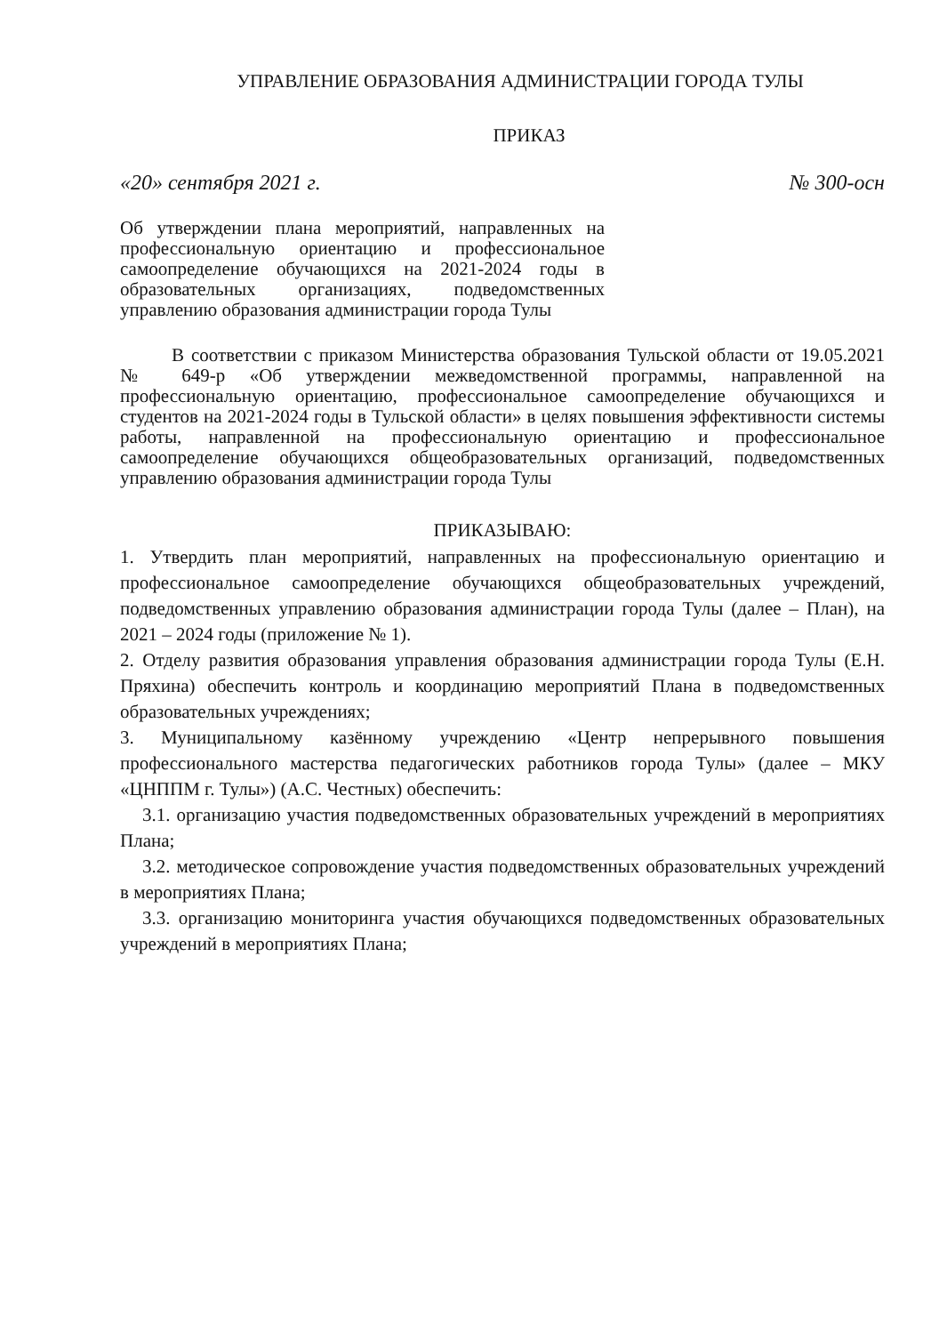УПРАВЛЕНИЕ ОБРАЗОВАНИЯ АДМИНИСТРАЦИИ ГОРОДА ТУЛЫ
ПРИКАЗ
«20» сентября 2021 г. № 300-осн
Об утверждении плана мероприятий, направленных на профессиональную ориентацию и профессиональное самоопределение обучающихся на 2021-2024 годы в образовательных организациях, подведомственных управлению образования администрации города Тулы
В соответствии с приказом Министерства образования Тульской области от 19.05.2021 № 649-р «Об утверждении межведомственной программы, направленной на профессиональную ориентацию, профессиональное самоопределение обучающихся и студентов на 2021-2024 годы в Тульской области» в целях повышения эффективности системы работы, направленной на профессиональную ориентацию и профессиональное самоопределение обучающихся общеобразовательных организаций, подведомственных управлению образования администрации города Тулы
ПРИКАЗЫВАЮ:
1. Утвердить план мероприятий, направленных на профессиональную ориентацию и профессиональное самоопределение обучающихся общеобразовательных учреждений, подведомственных управлению образования администрации города Тулы (далее – План), на 2021 – 2024 годы (приложение № 1).
2. Отделу развития образования управления образования администрации города Тулы (Е.Н. Пряхина) обеспечить контроль и координацию мероприятий Плана в подведомственных образовательных учреждениях;
3. Муниципальному казённому учреждению «Центр непрерывного повышения профессионального мастерства педагогических работников города Тулы» (далее – МКУ «ЦНППМ г. Тулы») (А.С. Честных) обеспечить:
3.1. организацию участия подведомственных образовательных учреждений в мероприятиях Плана;
3.2. методическое сопровождение участия подведомственных образовательных учреждений в мероприятиях Плана;
3.3. организацию мониторинга участия обучающихся подведомственных образовательных учреждений в мероприятиях Плана;